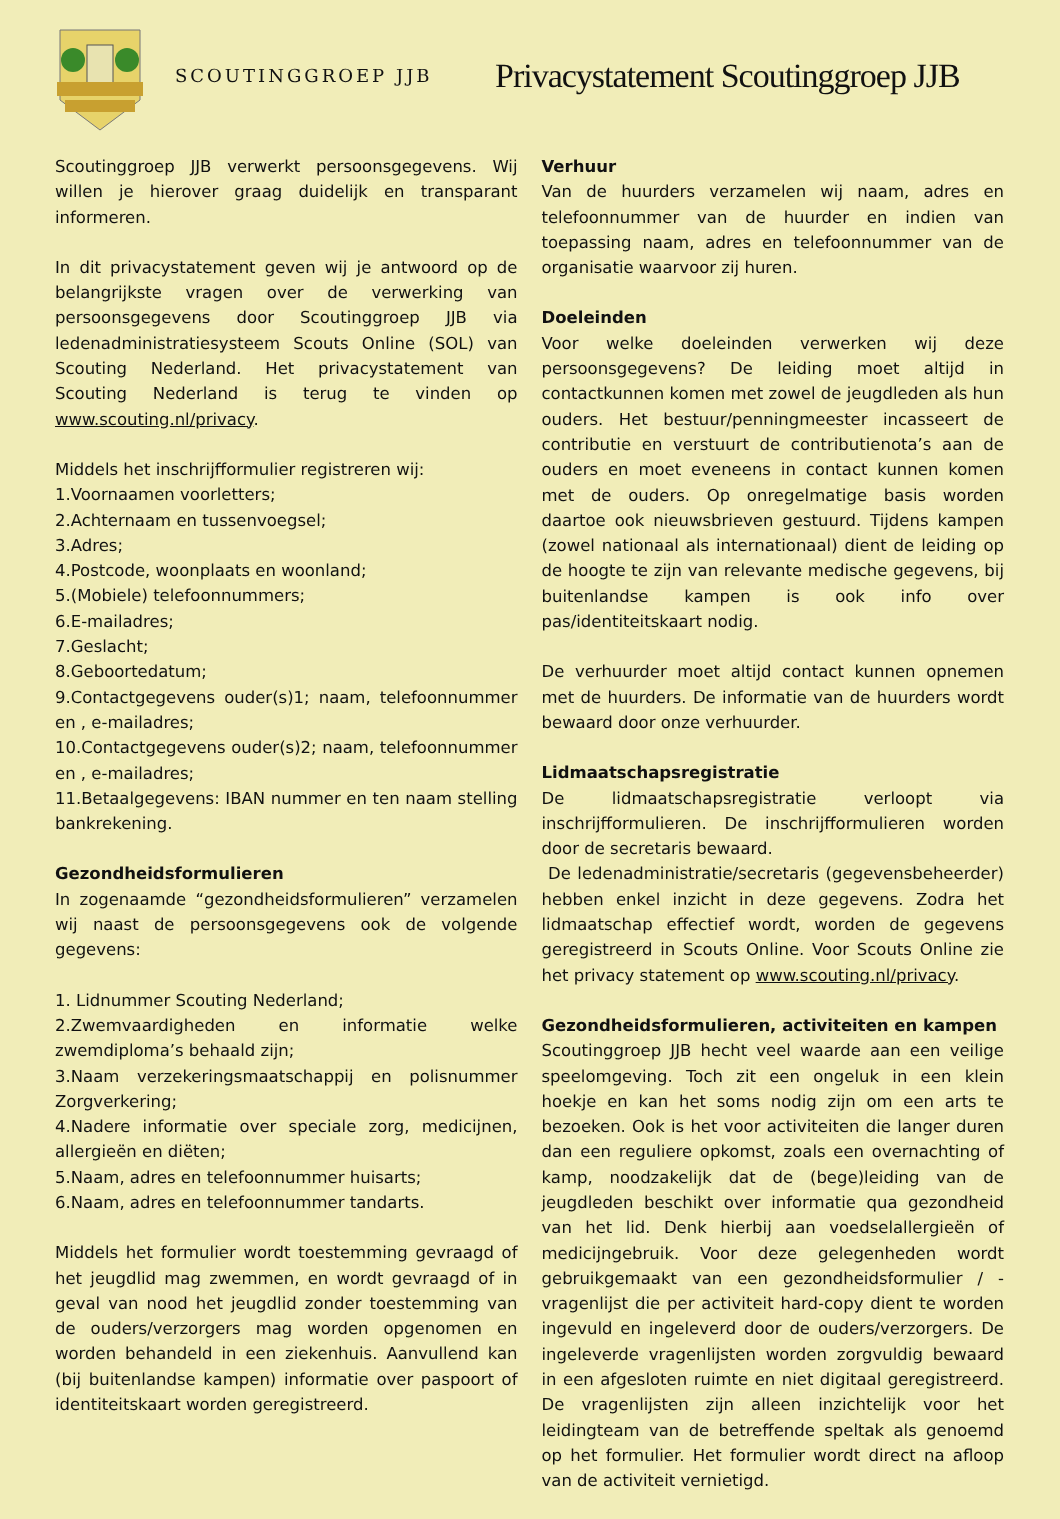SCOUTINGGROEP JJB
Privacystatement Scoutinggroep JJB
Scoutinggroep JJB verwerkt persoonsgegevens. Wij willen je hierover graag duidelijk en transparant informeren.
In dit privacystatement geven wij je antwoord op de belangrijkste vragen over de verwerking van persoonsgegevens door Scoutinggroep JJB via ledenadministratiesysteem Scouts Online (SOL) van Scouting Nederland. Het privacystatement van Scouting Nederland is terug te vinden op www.scouting.nl/privacy.
Middels het inschrijfformulier registreren wij:
1.Voornaamen voorletters;
2.Achternaam en tussenvoegsel;
3.Adres;
4.Postcode, woonplaats en woonland;
5.(Mobiele) telefoonnummers;
6.E-mailadres;
7.Geslacht;
8.Geboortedatum;
9.Contactgegevens ouder(s)1; naam, telefoonnummer en , e-mailadres;
10.Contactgegevens ouder(s)2; naam, telefoonnummer en , e-mailadres;
11.Betaalgegevens: IBAN nummer en ten naam stelling bankrekening.
Gezondheidsformulieren
In zogenaamde “gezondheidsformulieren” verzamelen wij naast de persoonsgegevens ook de volgende gegevens:
1. Lidnummer Scouting Nederland;
2.Zwemvaardigheden en informatie welke zwemdiploma’s behaald zijn;
3.Naam verzekeringsmaatschappij en polisnummer Zorgverkering;
4.Nadere informatie over speciale zorg, medicijnen, allergieën en diëten;
5.Naam, adres en telefoonnummer huisarts;
6.Naam, adres en telefoonnummer tandarts.
Middels het formulier wordt toestemming gevraagd of het jeugdlid mag zwemmen, en wordt gevraagd of in geval van nood het jeugdlid zonder toestemming van de ouders/verzorgers mag worden opgenomen en worden behandeld in een ziekenhuis. Aanvullend kan (bij buitenlandse kampen) informatie over paspoort of identiteitskaart worden geregistreerd.
Verhuur
Van de huurders verzamelen wij naam, adres en telefoonnummer van de huurder en indien van toepassing naam, adres en telefoonnummer van de organisatie waarvoor zij huren.
Doeleinden
Voor welke doeleinden verwerken wij deze persoonsgegevens? De leiding moet altijd in contactkunnen komen met zowel de jeugdleden als hun ouders. Het bestuur/penningmeester incasseert de contributie en verstuurt de contributienota’s aan de ouders en moet eveneens in contact kunnen komen met de ouders. Op onregelmatige basis worden daartoe ook nieuwsbrieven gestuurd. Tijdens kampen (zowel nationaal als internationaal) dient de leiding op de hoogte te zijn van relevante medische gegevens, bij buitenlandse kampen is ook info over pas/identiteitskaart nodig.
De verhuurder moet altijd contact kunnen opnemen met de huurders. De informatie van de huurders wordt bewaard door onze verhuurder.
Lidmaatschapsregistratie
De lidmaatschapsregistratie verloopt via inschrijfformulieren. De inschrijfformulieren worden door de secretaris bewaard.
De ledenadministratie/secretaris (gegevensbeheerder) hebben enkel inzicht in deze gegevens. Zodra het lidmaatschap effectief wordt, worden de gegevens geregistreerd in Scouts Online. Voor Scouts Online zie het privacy statement op www.scouting.nl/privacy.
Gezondheidsformulieren, activiteiten en kampen
Scoutinggroep JJB hecht veel waarde aan een veilige speelomgeving. Toch zit een ongeluk in een klein hoekje en kan het soms nodig zijn om een arts te bezoeken. Ook is het voor activiteiten die langer duren dan een reguliere opkomst, zoals een overnachting of kamp, noodzakelijk dat de (bege)leiding van de jeugdleden beschikt over informatie qua gezondheid van het lid. Denk hierbij aan voedselallergieën of medicijngebruik. Voor deze gelegenheden wordt gebruikgemaakt van een gezondheidsformulier / -vragenlijst die per activiteit hard-copy dient te worden ingevuld en ingeleverd door de ouders/verzorgers. De ingeleverde vragenlijsten worden zorgvuldig bewaard in een afgesloten ruimte en niet digitaal geregistreerd. De vragenlijsten zijn alleen inzichtelijk voor het leidingteam van de betreffende speltak als genoemd op het formulier. Het formulier wordt direct na afloop van de activiteit vernietigd.